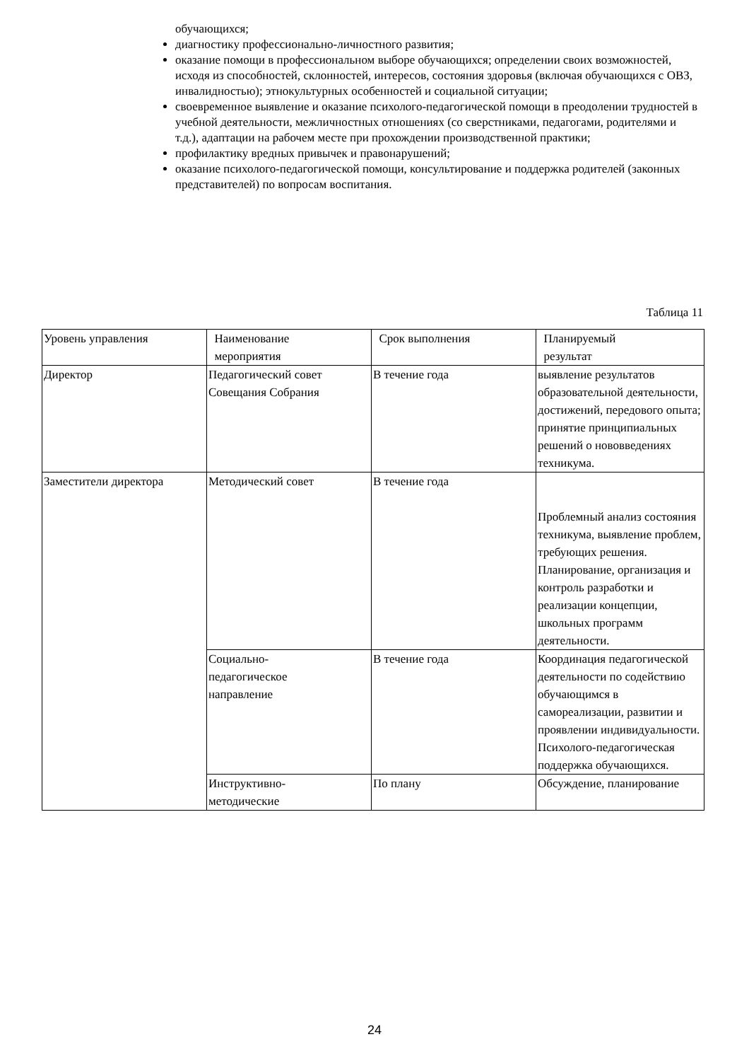обучающихся;
диагностику профессионально-личностного развития;
оказание помощи в профессиональном выборе обучающихся; определении своих возможностей, исходя из способностей, склонностей, интересов, состояния здоровья (включая обучающихся с ОВЗ, инвалидностью); этнокультурных особенностей и социальной ситуации;
своевременное выявление и оказание психолого-педагогической помощи в преодолении трудностей в учебной деятельности, межличностных отношениях (со сверстниками, педагогами, родителями и т.д.), адаптации на рабочем месте при прохождении производственной практики;
профилактику вредных привычек и правонарушений;
оказание психолого-педагогической помощи, консультирование и поддержка родителей (законных представителей) по вопросам воспитания.
Таблица 11
| Уровень управления | Наименование мероприятия | Срок выполнения | Планируемый результат |
| Директор | Педагогический совет Совещания Собрания | В течение года | выявление результатов образовательной деятельности, достижений, передового опыта; принятие принципиальных решений о нововведениях техникума. |
| Заместители директора | Методический совет | В течение года | Проблемный анализ состояния техникума, выявление проблем, требующих решения. Планирование, организация и контроль разработки и реализации концепции, школьных программ деятельности. |
| | Социально- педагогическое направление | В течение года | Координация педагогической деятельности по содействию обучающимся в самореализации, развитии и проявлении индивидуальности. Психолого-педагогическая поддержка обучающихся. |
| | Инструктивно- методические | По плану | Обсуждение, планирование |
24